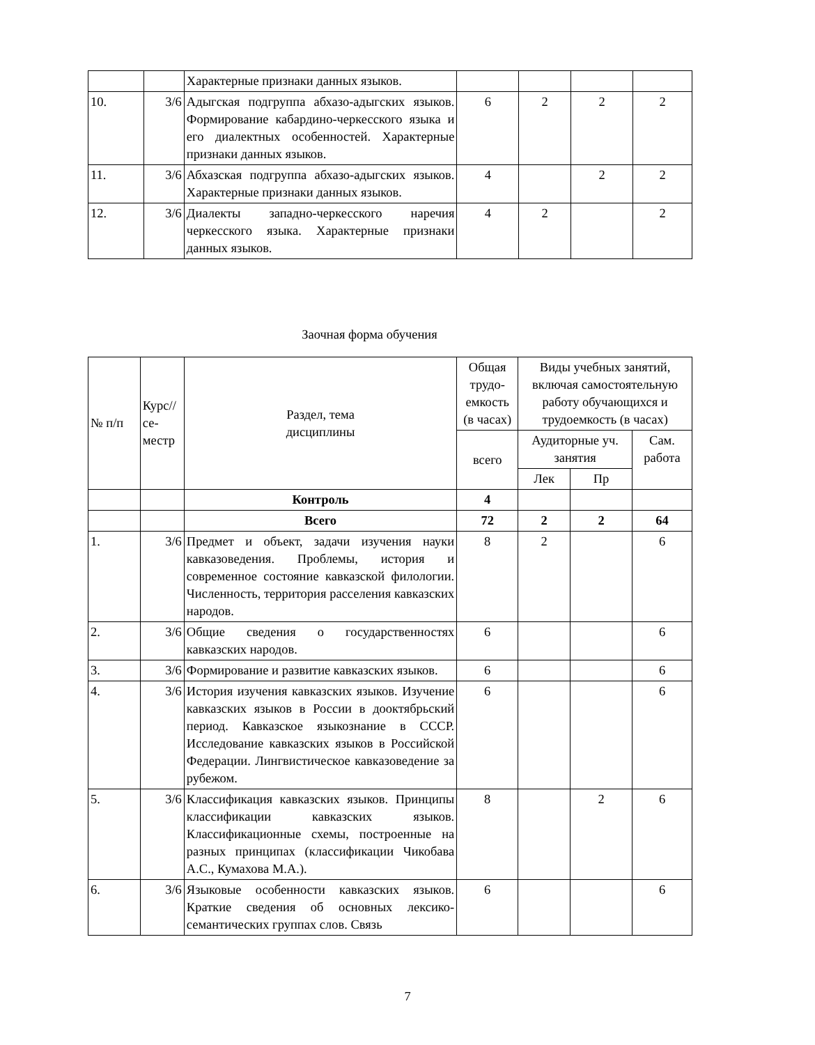| | | Характерные признаки данных языков. | | | | |
| 10. | 3/6 | Адыгская подгруппа абхазо-адыгских языков. Формирование кабардино-черкесского языка и его диалектных особенностей. Характерные признаки данных языков. | 6 | 2 | 2 | 2 |
| 11. | 3/6 | Абхазская подгруппа абхазо-адыгских языков. Характерные признаки данных языков. | 4 | | 2 | 2 |
| 12. | 3/6 | Диалекты западно-черкесского наречия черкесского языка. Характерные признаки данных языков. | 4 | 2 | | 2 |
Заочная форма обучения
| № п/п | Курс// се- местр | Раздел, тема дисциплины | Общая трудо-емкость (в часах) | Виды учебных занятий, включая самостоятельную работу обучающихся и трудоемкость (в часах) | | |
| --- | --- | --- | --- | --- | --- | --- |
| | | | всего | Аудиторные уч. занятия | | Сам. работа |
| | | | | Лек | Пр | |
| | | Контроль | 4 | | | |
| | | Всего | 72 | 2 | 2 | 64 |
| 1. | 3/6 | Предмет и объект, задачи изучения науки кавказоведения. Проблемы, история и современное состояние кавказской филологии. Численность, территория расселения кавказских народов. | 8 | 2 | | 6 |
| 2. | 3/6 | Общие сведения о государственностях кавказских народов. | 6 | | | 6 |
| 3. | 3/6 | Формирование и развитие кавказских языков. | 6 | | | 6 |
| 4. | 3/6 | История изучения кавказских языков. Изучение кавказских языков в России в дооктябрьский период. Кавказское языкознание в СССР. Исследование кавказских языков в Российской Федерации. Лингвистическое кавказоведение за рубежом. | 6 | | | 6 |
| 5. | 3/6 | Классификация кавказских языков. Принципы классификации кавказских языков. Классификационные схемы, построенные на разных принципах (классификации Чикобава А.С., Кумахова М.А.). | 8 | | 2 | 6 |
| 6. | 3/6 | Языковые особенности кавказских языков. Краткие сведения об основных лексико-семантических группах слов. Связь | 6 | | | 6 |
7